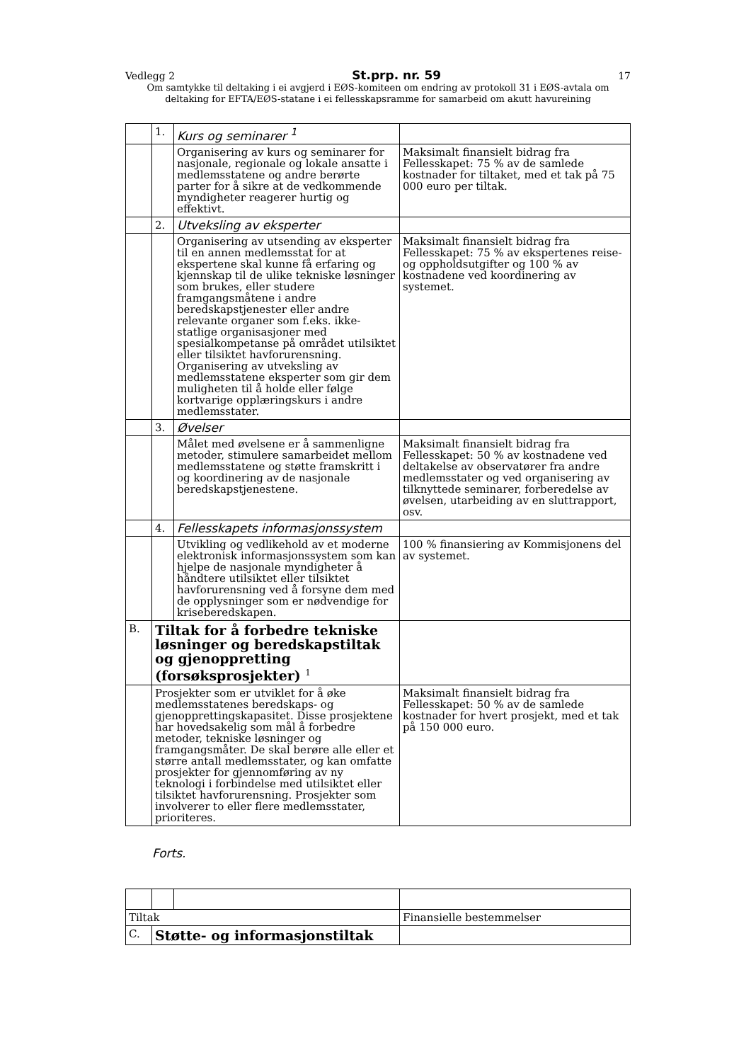Vedlegg 2 St.prp. nr. 59 17
Om samtykke til deltaking i ei avgjerd i EØS-komiteen om endring av protokoll 31 i EØS-avtala om deltaking for EFTA/EØS-statane i ei fellesskapsramme for samarbeid om akutt havureining
| | 1. | Kurs og seminarer <sup>1</sup> | |
| | | Organisering av kurs og seminarer for nasjonale, regionale og lokale ansatte i medlemsstatene og andre berørte parter for å sikre at de vedkommende myndigheter reagerer hurtig og effektivt. | Maksimalt finansielt bidrag fra Fellesskapet: 75 % av de samlede kostnader for tiltaket, med et tak på 75 000 euro per tiltak. |
| | 2. | Utveksling av eksperter | |
| | | Organisering av utsending av eksperter til en annen medlemsstat for at ekspertene skal kunne få erfaring og kjennskap til de ulike tekniske løsninger som brukes, eller studere framgangsmåtene i andre beredskapstjenester eller andre relevante organer som f.eks. ikke-statlige organisasjoner med spesialkompetanse på området utilsiktet eller tilsiktet havforurensning. Organisering av utveksling av medlemsstatene eksperter som gir dem muligheten til å holde eller følge kortvarige opplæringskurs i andre medlemsstater. | Maksimalt finansielt bidrag fra Fellesskapet: 75 % av ekspertenes reise- og oppholdsutgifter og 100 % av kostnadene ved koordinering av systemet. |
| | 3. | Øvelser | |
| | | Målet med øvelsene er å sammenligne metoder, stimulere samarbeidet mellom medlemsstatene og støtte framskritt i og koordinering av de nasjonale beredskapstjenestene. | Maksimalt finansielt bidrag fra Fellesskapet: 50 % av kostnadene ved deltakelse av observatører fra andre medlemsstater og ved organisering av tilknyttede seminarer, forberedelse av øvelsen, utarbeiding av en sluttrapport, osv. |
| | 4. | Fellesskapets informasjonssystem | |
| | | Utvikling og vedlikehold av et moderne elektronisk informasjonssystem som kan hjelpe de nasjonale myndigheter å håndtere utilsiktet eller tilsiktet havforurensning ved å forsyne dem med de opplysninger som er nødvendige for kriseberedskapen. | 100 % finansiering av Kommisjonens del av systemet. |
| B. | Tiltak for å forbedre tekniske løsninger og beredskapstiltak og gjenoppretting (forsøksprosjekter) <sup>1</sup> | | |
| | Prosjekter som er utviklet for å øke medlemsstatenes beredskaps- og gjenopprettingskapasitet. Disse prosjektene har hovedsakelig som mål å forbedre metoder, tekniske løsninger og framgangsmåter. De skal berøre alle eller et større antall medlemsstater, og kan omfatte prosjekter for gjennomføring av ny teknologi i forbindelse med utilsiktet eller tilsiktet havforurensning. Prosjekter som involverer to eller flere medlemsstater, prioriteres. | | Maksimalt finansielt bidrag fra Fellesskapet: 50 % av de samlede kostnader for hvert prosjekt, med et tak på 150 000 euro. |
Forts.
| Tiltak | | | Finansielle bestemmelser |
| C. | Støtte- og informasjonstiltak | | |